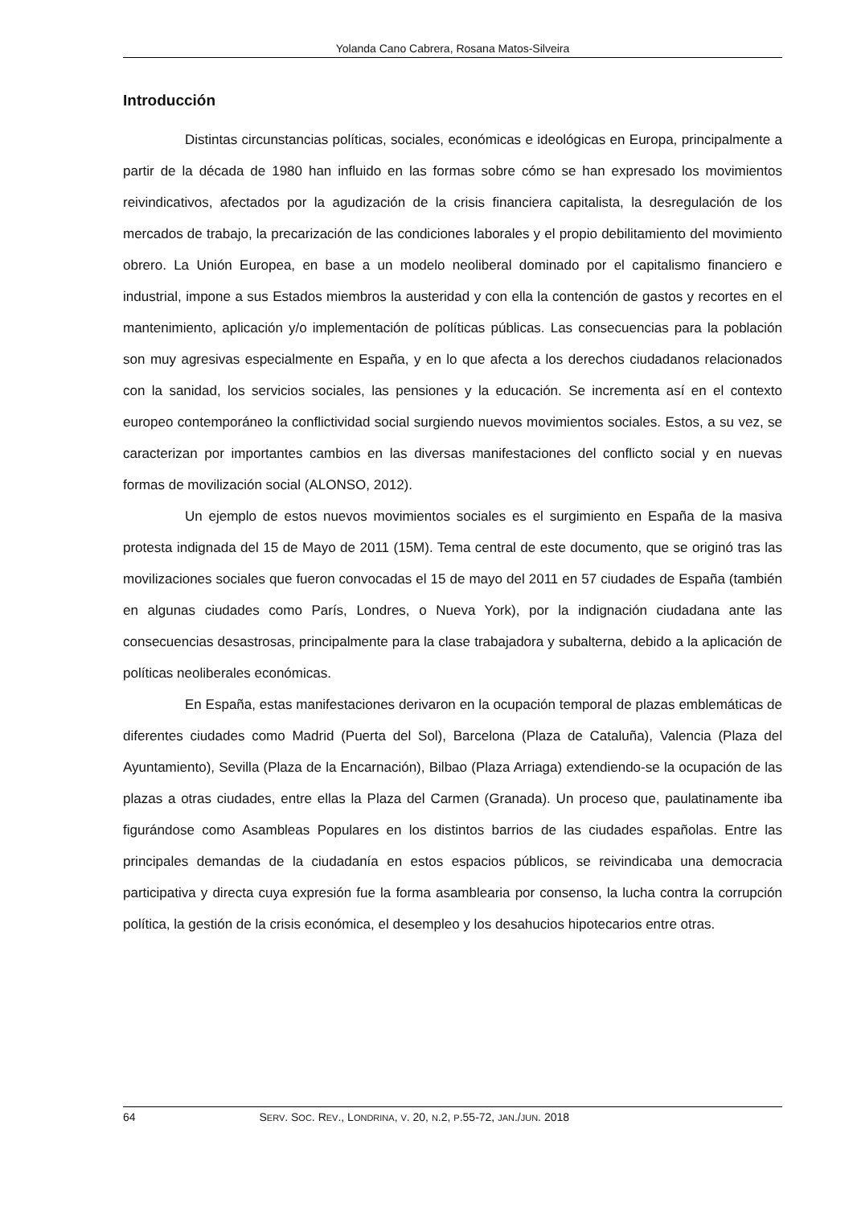Yolanda Cano Cabrera, Rosana Matos-Silveira
Introducción
Distintas circunstancias políticas, sociales, económicas e ideológicas en Europa, principalmente a partir de la década de 1980 han influido en las formas sobre cómo se han expresado los movimientos reivindicativos, afectados por la agudización de la crisis financiera capitalista, la desregulación de los mercados de trabajo, la precarización de las condiciones laborales y el propio debilitamiento del movimiento obrero. La Unión Europea, en base a un modelo neoliberal dominado por el capitalismo financiero e industrial, impone a sus Estados miembros la austeridad y con ella la contención de gastos y recortes en el mantenimiento, aplicación y/o implementación de políticas públicas. Las consecuencias para la población son muy agresivas especialmente en España, y en lo que afecta a los derechos ciudadanos relacionados con la sanidad, los servicios sociales, las pensiones y la educación. Se incrementa así en el contexto europeo contemporáneo la conflictividad social surgiendo nuevos movimientos sociales. Estos, a su vez, se caracterizan por importantes cambios en las diversas manifestaciones del conflicto social y en nuevas formas de movilización social (ALONSO, 2012).
Un ejemplo de estos nuevos movimientos sociales es el surgimiento en España de la masiva protesta indignada del 15 de Mayo de 2011 (15M). Tema central de este documento, que se originó tras las movilizaciones sociales que fueron convocadas el 15 de mayo del 2011 en 57 ciudades de España (también en algunas ciudades como París, Londres, o Nueva York), por la indignación ciudadana ante las consecuencias desastrosas, principalmente para la clase trabajadora y subalterna, debido a la aplicación de políticas neoliberales económicas.
En España, estas manifestaciones derivaron en la ocupación temporal de plazas emblemáticas de diferentes ciudades como Madrid (Puerta del Sol), Barcelona (Plaza de Cataluña), Valencia (Plaza del Ayuntamiento), Sevilla (Plaza de la Encarnación), Bilbao (Plaza Arriaga) extendiendo-se la ocupación de las plazas a otras ciudades, entre ellas la Plaza del Carmen (Granada). Un proceso que, paulatinamente iba figurándose como Asambleas Populares en los distintos barrios de las ciudades españolas. Entre las principales demandas de la ciudadanía en estos espacios públicos, se reivindicaba una democracia participativa y directa cuya expresión fue la forma asamblearia por consenso, la lucha contra la corrupción política, la gestión de la crisis económica, el desempleo y los desahucios hipotecarios entre otras.
64 SERV. SOC. REV., LONDRINA, V. 20, N.2, P.55-72, JAN./JUN. 2018